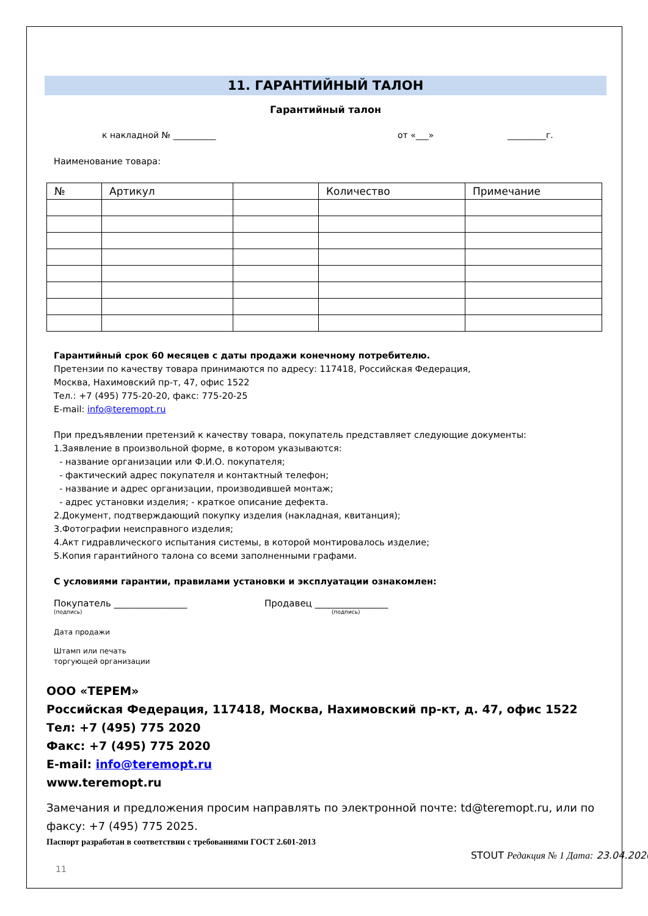11. ГАРАНТИЙНЫЙ ТАЛОН
Гарантийный талон
к накладной № __________ от «___» _________г.
Наименование товара:
| № | Артикул | | Количество | Примечание |
| --- | --- | --- | --- | --- |
Гарантийный срок 60 месяцев с даты продажи конечному потребителю.
Претензии по качеству товара принимаются по адресу: 117418, Российская Федерация,
Москва, Нахимовский пр-т, 47, офис 1522
Тел.: +7 (495) 775-20-20, факс: 775-20-25
E-mail: info@teremopt.ru
При предъявлении претензий к качеству товара, покупатель представляет следующие документы:
1.Заявление в произвольной форме, в котором указываются:
- название организации или Ф.И.О. покупателя;
- фактический адрес покупателя и контактный телефон;
- название и адрес организации, производившей монтаж;
- адрес установки изделия; - краткое описание дефекта.
2.Документ, подтверждающий покупку изделия (накладная, квитанция);
3.Фотографии неисправного изделия;
4.Акт гидравлического испытания системы, в которой монтировалось изделие;
5.Копия гарантийного талона со всеми заполненными графами.
С условиями гарантии, правилами установки и эксплуатации ознакомлен:
Покупатель ________________ Продавец ________________
(подпись) (подпись)
Дата продажи
Штамп или печать
торгующей организации
ООО «ТЕРЕМ»
Российская Федерация, 117418, Москва, Нахимовский пр-кт, д. 47, офис 1522
Тел: +7 (495) 775 2020
Факс: +7 (495) 775 2020
E-mail: info@teremopt.ru
www.teremopt.ru
Замечания и предложения просим направлять по электронной почте: td@teremopt.ru, или по факсу: +7 (495) 775 2025.
Паспорт разработан в соответствии с требованиями ГОСТ 2.601-2013
STOUT Редакция № 1 Дата: 23.04.2020
11